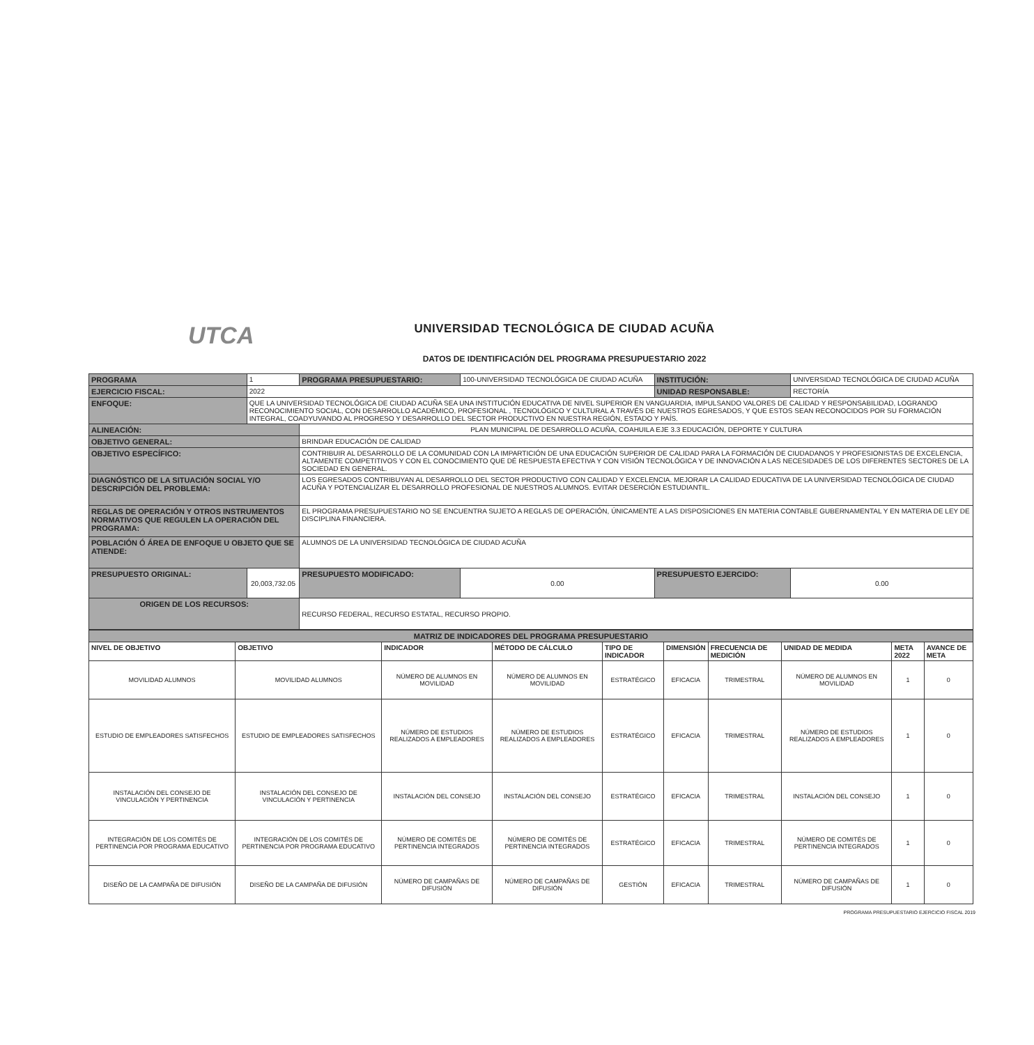UTCA
UNIVERSIDAD TECNOLÓGICA DE CIUDAD ACUÑA
DATOS DE IDENTIFICACIÓN DEL PROGRAMA PRESUPUESTARIO 2022
| PROGRAMA | 1 | PROGRAMA PRESUPUESTARIO: | | 100-UNIVERSIDAD TECNOLÓGICA DE CIUDAD ACUÑA | INSTITUCIÓN: | UNIVERSIDAD TECNOLÓGICA DE CIUDAD ACUÑA |
| EJERCICIO FISCAL: | 2022 | | | | UNIDAD RESPONSABLE: | RECTORÍA |
| ENFOQUE: | QUE LA UNIVERSIDAD TECNOLÓGICA DE CIUDAD ACUÑA SEA UNA INSTITUCIÓN EDUCATIVA DE NIVEL SUPERIOR EN VANGUARDIA, IMPULSANDO VALORES DE CALIDAD Y RESPONSABILIDAD, LOGRANDO RECONOCIMIENTO SOCIAL, CON DESARROLLO ACADÉMICO, PROFESIONAL , TECNOLÓGICO Y CULTURAL A TRAVÉS DE NUESTROS EGRESADOS, Y QUE ESTOS SEAN RECONOCIDOS POR SU FORMACIÓN INTEGRAL, COADYUVANDO AL PROGRESO Y DESARROLLO DEL SECTOR PRODUCTIVO EN NUESTRA REGIÓN, ESTADO Y PAÍS. | | | | | |
| ALINEACIÓN: | | PLAN MUNICIPAL DE DESARROLLO ACUÑA, COAHUILA EJE 3.3 EDUCACIÓN, DEPORTE Y CULTURA | | | | |
| OBJETIVO GENERAL: | | BRINDAR EDUCACIÓN DE CALIDAD | | | | |
| OBJETIVO ESPECÍFICO: | | CONTRIBUIR AL DESARROLLO DE LA COMUNIDAD CON LA IMPARTICIÓN DE UNA EDUCACIÓN SUPERIOR DE CALIDAD PARA LA FORMACIÓN DE CIUDADANOS Y PROFESIONISTAS DE EXCELENCIA, ALTAMENTE COMPETITIVOS Y CON EL CONOCIMIENTO QUE DÉ RESPUESTA EFECTIVA Y CON VISIÓN TECNOLÓGICA Y DE INNOVACIÓN A LAS NECESIDADES DE LOS DIFERENTES SECTORES DE LA SOCIEDAD EN GENERAL. | | | | |
| DIAGNÓSTICO DE LA SITUACIÓN SOCIAL Y/O DESCRIPCIÓN DEL PROBLEMA: | | LOS EGRESADOS CONTRIBUYAN AL DESARROLLO DEL SECTOR PRODUCTIVO CON CALIDAD Y EXCELENCIA. MEJORAR LA CALIDAD EDUCATIVA DE LA UNIVERSIDAD TECNOLÓGICA DE CIUDAD ACUÑA Y POTENCIALIZAR EL DESARROLLO PROFESIONAL DE NUESTROS ALUMNOS. EVITAR DESERCIÓN ESTUDIANTIL. | | | | |
| REGLAS DE OPERACIÓN Y OTROS INSTRUMENTOS NORMATIVOS QUE REGULEN LA OPERACIÓN DEL PROGRAMA: | | EL PROGRAMA PRESUPUESTARIO NO SE ENCUENTRA SUJETO A REGLAS DE OPERACIÓN, ÚNICAMENTE A LAS DISPOSICIONES EN MATERIA CONTABLE GUBERNAMENTAL Y EN MATERIA DE LEY DE DISCIPLINA FINANCIERA. | | | | |
| POBLACIÓN Ó ÁREA DE ENFOQUE U OBJETO QUE SE ATIENDE: | | ALUMNOS DE LA UNIVERSIDAD TECNOLÓGICA DE CIUDAD ACUÑA | | | | |
| PRESUPUESTO ORIGINAL: | 20,003,732.05 | | PRESUPUESTO MODIFICADO: | 0.00 | PRESUPUESTO EJERCIDO: | 0.00 |
| ORIGEN DE LOS RECURSOS: | | RECURSO FEDERAL, RECURSO ESTATAL, RECURSO PROPIO. | | | | |
| MATRIZ DE INDICADORES DEL PROGRAMA PRESUPUESTARIO | | | | | | | | | |
| NIVEL DE OBJETIVO | OBJETIVO | INDICADOR | MÉTODO DE CÁLCULO | TIPO DE INDICADOR | DIMENSIÓN | FRECUENCIA DE MEDICIÓN | UNIDAD DE MEDIDA | META 2022 | AVANCE DE META |
| MOVILIDAD ALUMNOS | MOVILIDAD ALUMNOS | NÚMERO DE ALUMNOS EN MOVILIDAD | NÚMERO DE ALUMNOS EN MOVILIDAD | ESTRATÉGICO | EFICACIA | TRIMESTRAL | NÚMERO DE ALUMNOS EN MOVILIDAD | 1 | 0 |
| ESTUDIO DE EMPLEADORES SATISFECHOS | ESTUDIO DE EMPLEADORES SATISFECHOS | NÚMERO DE ESTUDIOS REALIZADOS A EMPLEADORES | NÚMERO DE ESTUDIOS REALIZADOS A EMPLEADORES | ESTRATÉGICO | EFICACIA | TRIMESTRAL | NÚMERO DE ESTUDIOS REALIZADOS A EMPLEADORES | 1 | 0 |
| INSTALACIÓN DEL CONSEJO DE VINCULACIÓN Y PERTINENCIA | INSTALACIÓN DEL CONSEJO DE VINCULACIÓN Y PERTINENCIA | INSTALACIÓN DEL CONSEJO | INSTALACIÓN DEL CONSEJO | ESTRATÉGICO | EFICACIA | TRIMESTRAL | INSTALACIÓN DEL CONSEJO | 1 | 0 |
| INTEGRACIÓN DE LOS COMITÉS DE PERTINENCIA POR PROGRAMA EDUCATIVO | INTEGRACIÓN DE LOS COMITÉS DE PERTINENCIA POR PROGRAMA EDUCATIVO | NÚMERO DE COMITÉS DE PERTINENCIA INTEGRADOS | NÚMERO DE COMITÉS DE PERTINENCIA INTEGRADOS | ESTRATÉGICO | EFICACIA | TRIMESTRAL | NÚMERO DE COMITÉS DE PERTINENCIA INTEGRADOS | 1 | 0 |
| DISEÑO DE LA CAMPAÑA DE DIFUSIÓN | DISEÑO DE LA CAMPAÑA DE DIFUSIÓN | NÚMERO DE CAMPAÑAS DE DIFUSIÓN | NÚMERO DE CAMPAÑAS DE DIFUSIÓN | GESTIÓN | EFICACIA | TRIMESTRAL | NÚMERO DE CAMPAÑAS DE DIFUSIÓN | 1 | 0 |
PROGRAMA PRESUPUESTARIO EJERCICIO FISCAL 2019